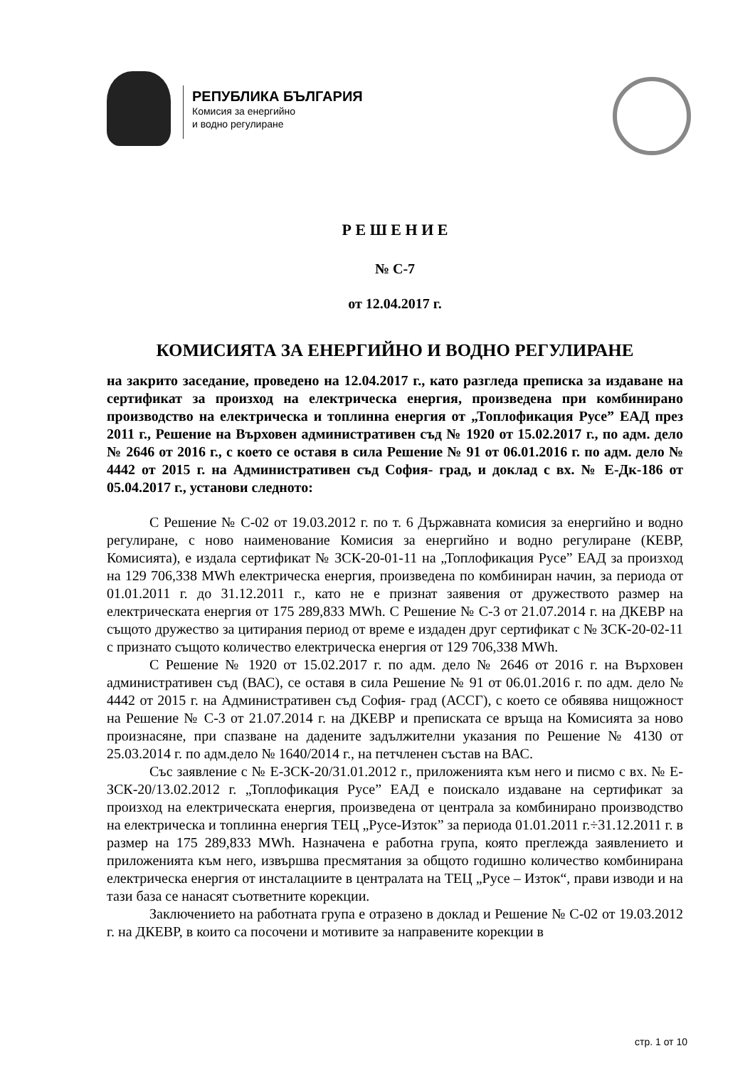РЕПУБЛИКА БЪЛГАРИЯ
Комисия за енергийно
и водно регулиране
Р Е Ш Е Н И Е
№ С-7
от 12.04.2017 г.
КОМИСИЯТА ЗА ЕНЕРГИЙНО И ВОДНО РЕГУЛИРАНЕ
на закрито заседание, проведено на 12.04.2017 г., като разгледа преписка за издаване на сертификат за произход на електрическа енергия, произведена при комбинирано производство на електрическа и топлинна енергия от „Топлофикация Русе” ЕАД през 2011 г., Решение на Върховен административен съд № 1920 от 15.02.2017 г., по адм. дело № 2646 от 2016 г., с което се оставя в сила Решение № 91 от 06.01.2016 г. по адм. дело № 4442 от 2015 г. на Административен съд София- град, и доклад с вх. № Е-Дк-186 от 05.04.2017 г., установи следното:
С Решение № С-02 от 19.03.2012 г. по т. 6 Държавната комисия за енергийно и водно регулиране, с ново наименование Комисия за енергийно и водно регулиране (КЕВР, Комисията), е издала сертификат № ЗСК-20-01-11 на „Топлофикация Русе” ЕАД за произход на 129 706,338 MWh електрическа енергия, произведена по комбиниран начин, за периода от 01.01.2011 г. до 31.12.2011 г., като не е признат заявения от дружеството размер на електрическата енергия от 175 289,833 MWh. С Решение № С-3 от 21.07.2014 г. на ДКЕВР на същото дружество за цитирания период от време е издаден друг сертификат с № ЗСК-20-02-11 с признато същото количество електрическа енергия от 129 706,338 MWh.
С Решение № 1920 от 15.02.2017 г. по адм. дело № 2646 от 2016 г. на Върховен административен съд (ВАС), се оставя в сила Решение № 91 от 06.01.2016 г. по адм. дело № 4442 от 2015 г. на Административен съд София- град (АССГ), с което се обявява нищожност на Решение № С-3 от 21.07.2014 г. на ДКЕВР и преписката се връща на Комисията за ново произнасяне, при спазване на дадените задължителни указания по Решение № 4130 от 25.03.2014 г. по адм.дело № 1640/2014 г., на петчленен състав на ВАС.
Със заявление с № Е-ЗСК-20/31.01.2012 г., приложенията към него и писмо с вх. № Е-ЗСК-20/13.02.2012 г. „Топлофикация Русе” ЕАД е поискало издаване на сертификат за произход на електрическата енергия, произведена от централа за комбинирано производство на електрическа и топлинна енергия ТЕЦ „Русе-Изток” за периода 01.01.2011 г.÷31.12.2011 г. в размер на 175 289,833 MWh. Назначена е работна група, която преглежда заявлението и приложенията към него, извършва пресмятания за общото годишно количество комбинирана електрическа енергия от инсталациите в централата на ТЕЦ „Русе – Изток“, прави изводи и на тази база се нанасят съответните корекции.
Заключението на работната група е отразено в доклад и Решение № С-02 от 19.03.2012 г. на ДКЕВР, в които са посочени и мотивите за направените корекции в
стр. 1 от 10